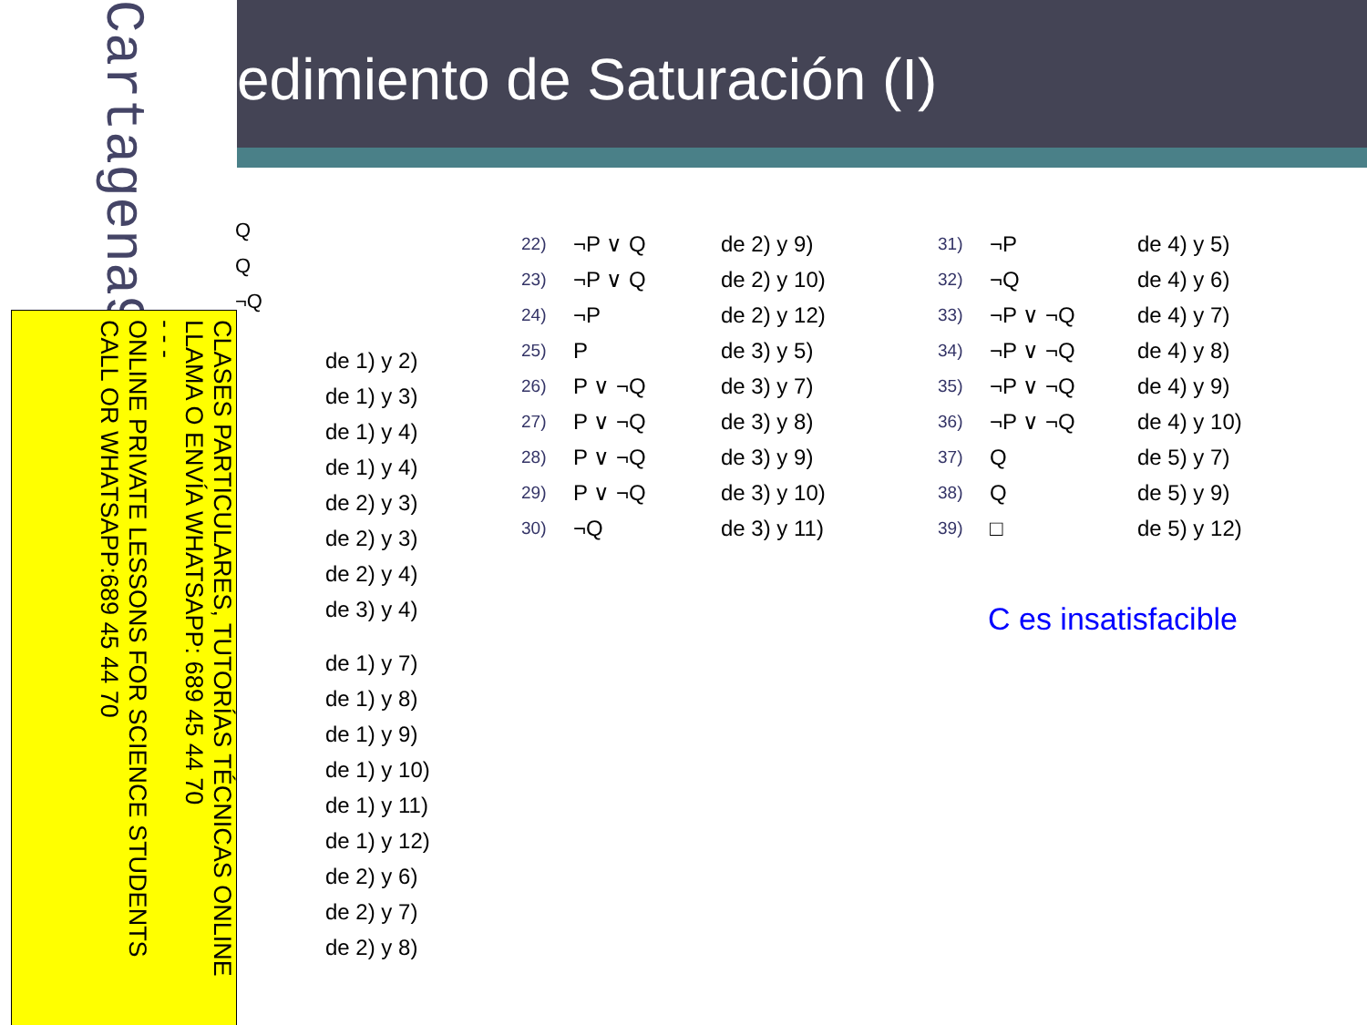edimiento de Saturación (I)
Cartagena99
CLASES PARTICULARES, TUTORÍAS TÉCNICAS ONLINE
LLAMA O ENVÍA WHATSAPP: 689 45 44 70
- - -
ONLINE PRIVATE LESSONS FOR SCIENCE STUDENTS
CALL OR WHATSAPP:689 45 44 70
Q
Q
¬Q
de 1) y 2)
de 1) y 3)
de 1) y 4)
de 1) y 4)
de 2) y 3)
de 2) y 3)
de 2) y 4)
de 3) y 4)
de 1) y 7)
de 1) y 8)
de 1) y 9)
de 1) y 10)
de 1) y 11)
de 1) y 12)
de 2) y 6)
de 2) y 7)
de 2) y 8)
| 22) | ¬P ∨ Q | de 2) y 9) |
| 23) | ¬P ∨ Q | de 2) y 10) |
| 24) | ¬P | de 2) y 12) |
| 25) | P | de 3) y 5) |
| 26) | P ∨ ¬Q | de 3) y 7) |
| 27) | P ∨ ¬Q | de 3) y 8) |
| 28) | P ∨ ¬Q | de 3) y 9) |
| 29) | P ∨ ¬Q | de 3) y 10) |
| 30) | ¬Q | de 3) y 11) |
| 31) | ¬P | de 4) y 5) |
| 32) | ¬Q | de 4) y 6) |
| 33) | ¬P ∨ ¬Q | de 4) y 7) |
| 34) | ¬P ∨ ¬Q | de 4) y 8) |
| 35) | ¬P ∨ ¬Q | de 4) y 9) |
| 36) | ¬P ∨ ¬Q | de 4) y 10) |
| 37) | Q | de 5) y 7) |
| 38) | Q | de 5) y 9) |
| 39) | □ | de 5) y 12) |
C es insatisfacible